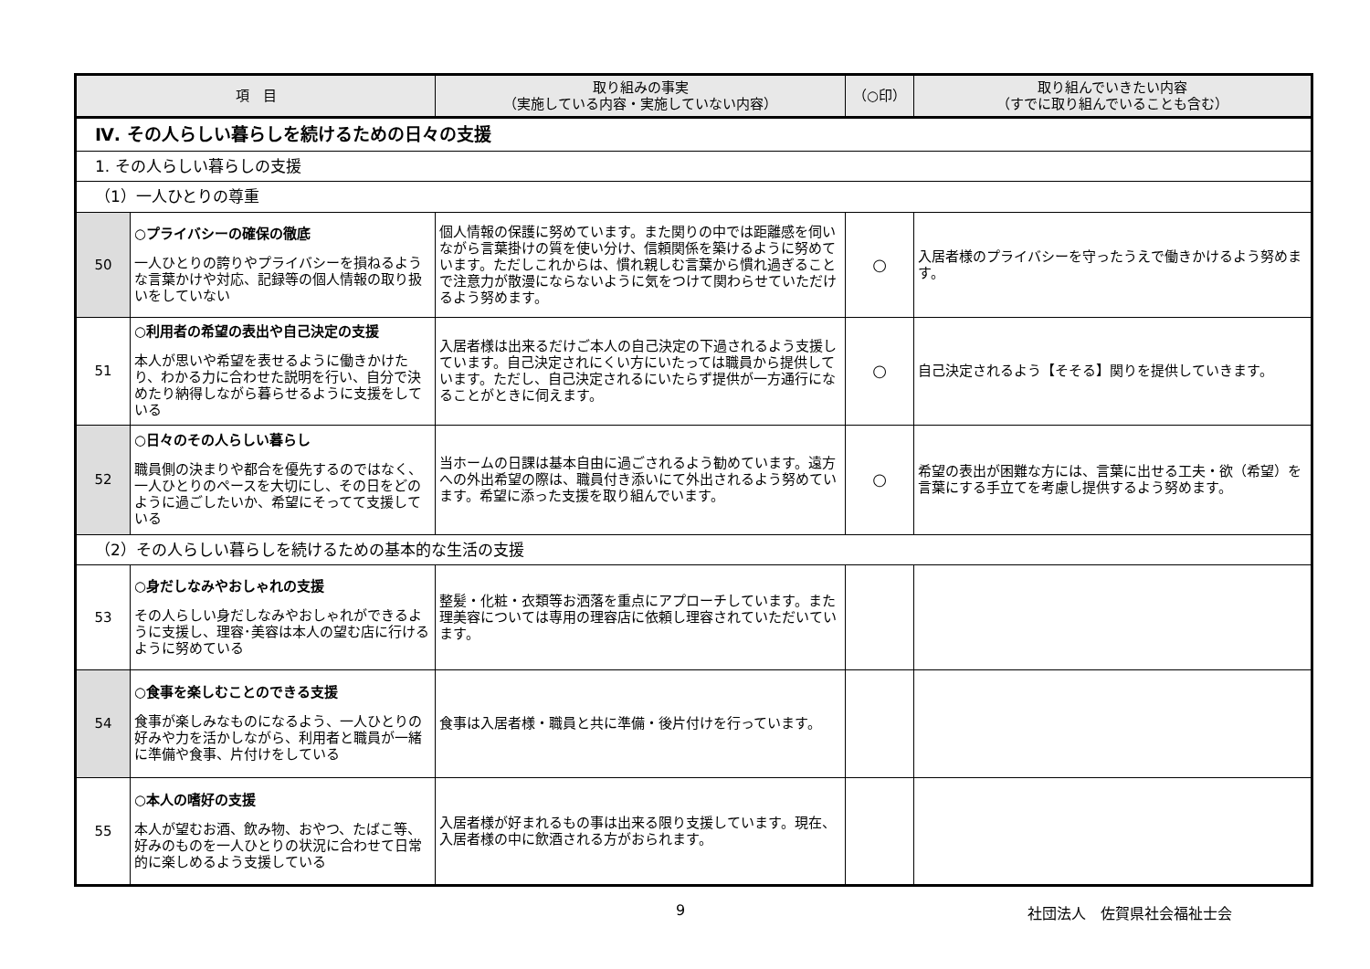| 項 目 | | 取り組みの事実 （実施している内容・実施していない内容） | （○印） | 取り組んでいきたい内容 （すでに取り組んでいることも含む） |
| --- | --- | --- | --- | --- |
| Ⅳ. その人らしい暮らしを続けるための日々の支援 | | | | |
| 1. その人らしい暮らしの支援 | | | | |
| （1）一人ひとりの尊重 | | | | |
| 50 | ○プライバシーの確保の徹底 一人ひとりの誇りやプライバシーを損ねるような言葉かけや対応、記録等の個人情報の取り扱いをしていない | 個人情報の保護に努めています。また関りの中では距離感を伺いながら言葉掛けの質を使い分け、信頼関係を築けるように努めています。ただしこれからは、慣れ親しむ言葉から慣れ過ぎることで注意力が散漫にならないように気をつけて関わらせていただけるよう努めます。 | ○ | 入居者様のプライバシーを守ったうえで働きかけるよう努めます。 |
| 51 | ○利用者の希望の表出や自己決定の支援 本人が思いや希望を表せるように働きかけたり、わかる力に合わせた説明を行い、自分で決めたり納得しながら暮らせるように支援をしている | 入居者様は出来るだけご本人の自己決定の下過されるよう支援しています。自己決定されにくい方にいたっては職員から提供しています。ただし、自己決定されるにいたらず提供が一方通行になることがときに伺えます。 | ○ | 自己決定されるよう【そそる】関りを提供していきます。 |
| 52 | ○日々のその人らしい暮らし 職員側の決まりや都合を優先するのではなく、一人ひとりのペースを大切にし、その日をどのように過ごしたいか、希望にそってて支援している | 当ホームの日課は基本自由に過ごされるよう勧めています。遠方への外出希望の際は、職員付き添いにて外出されるよう努めています。希望に添った支援を取り組んでいます。 | ○ | 希望の表出が困難な方には、言葉に出せる工夫・欲（希望）を言葉にする手立てを考慮し提供するよう努めます。 |
| （2）その人らしい暮らしを続けるための基本的な生活の支援 | | | | |
| 53 | ○身だしなみやおしゃれの支援 その人らしい身だしなみやおしゃれができるように支援し、理容･美容は本人の望む店に行けるように努めている | 整髪・化粧・衣類等お洒落を重点にアプローチしています。また理美容については専用の理容店に依頼し理容されていただいています。 | | |
| 54 | ○食事を楽しむことのできる支援 食事が楽しみなものになるよう、一人ひとりの好みや力を活かしながら、利用者と職員が一緒に準備や食事、片付けをしている | 食事は入居者様・職員と共に準備・後片付けを行っています。 | | |
| 55 | ○本人の嗜好の支援 本人が望むお酒、飲み物、おやつ、たばこ等、好みのものを一人ひとりの状況に合わせて日常的に楽しめるよう支援している | 入居者様が好まれるもの事は出来る限り支援しています。現在、入居者様の中に飲酒される方がおられます。 | | |
9 社団法人　佐賀県社会福祉士会